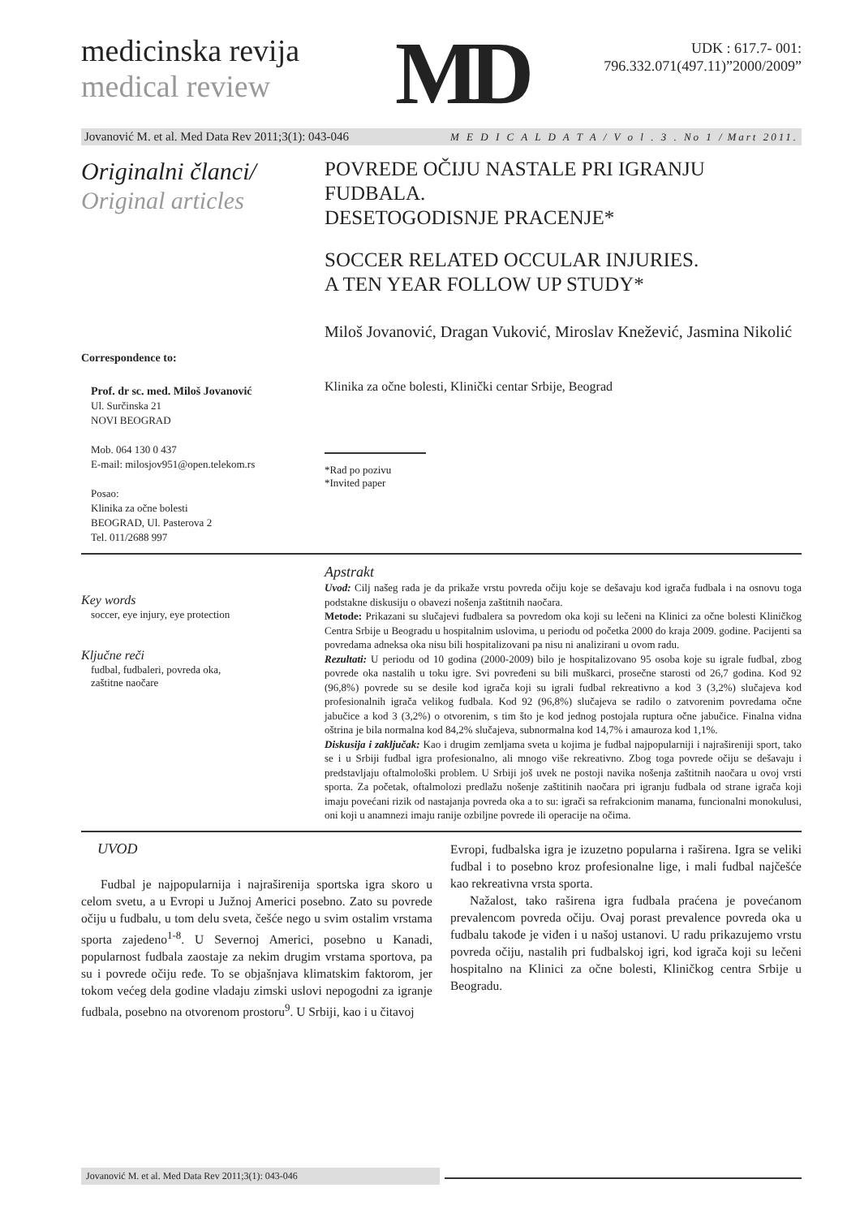medicinska revija
medical review
MD
UDK : 617.7- 001:
796.332.071(497.11)”2000/2009”
Jovanović M. et al. Med Data Rev 2011;3(1): 043-046 M E D I C A L D A T A / V o l . 3 . No 1 / Mart 2011.
Originalni članci/
Original articles
Correspondence to:
Prof. dr sc. med. Miloš Jovanović
Ul. Surčinska 21
NOVI BEOGRAD
Mob. 064 130 0 437
E-mail: milosjov951@open.telekom.rs
Posao:
Klinika za očne bolesti
BEOGRAD, Ul. Pasterova 2
Tel. 011/2688 997
POVREDE OČIJU NASTALE PRI IGRANJU FUDBALA.
DESETOGODISNJE PRACENJE*
SOCCER RELATED OCCULAR INJURIES.
A TEN YEAR FOLLOW UP STUDY*
Miloš Jovanović, Dragan Vuković, Miroslav Knežević, Jasmina Nikolić
Klinika za očne bolesti, Klinički centar Srbije, Beograd
*Rad po pozivu
*Invited paper
Key words
soccer, eye injury, eye protection
Ključne reči
fudbal, fudbaleri, povreda oka,
zaštitne naočare
Apstrakt
Uvod: Cilj našeg rada je da prikaže vrstu povreda očiju koje se dešavaju kod igrača fudbala i na osnovu toga podstakne diskusiju o obavezi nošenja zaštitnih naočara.
Metode: Prikazani su slučajevi fudbalera sa povredom oka koji su lečeni na Klinici za očne bolesti Kliničkog Centra Srbije u Beogradu u hospitalnim uslovima, u periodu od početka 2000 do kraja 2009. godine. Pacijenti sa povredama adneksa oka nisu bili hospitalizovani pa nisu ni analizirani u ovom radu.
Rezultati: U periodu od 10 godina (2000-2009) bilo je hospitalizovano 95 osoba koje su igrale fudbal, zbog povrede oka nastalih u toku igre. Svi povređeni su bili muškarci, prosečne starosti od 26,7 godina. Kod 92 (96,8%) povrede su se desile kod igrača koji su igrali fudbal rekreativno a kod 3 (3,2%) slučajeva kod profesionalnih igrača velikog fudbala. Kod 92 (96,8%) slučajeva se radilo o zatvorenim povredama očne jabučice a kod 3 (3,2%) o otvorenim, s tim što je kod jednog postojala ruptura očne jabučice. Finalna vidna oštrina je bila normalna kod 84,2% slučajeva, subnormalna kod 14,7% i amauroza kod 1,1%.
Diskusija i zaključak: Kao i drugim zemljama sveta u kojima je fudbal najpopularniji i najrašireniji sport, tako se i u Srbiji fudbal igra profesionalno, ali mnogo više rekreativno. Zbog toga povrede očiju se dešavaju i predstavljaju oftalmološki problem. U Srbiji još uvek ne postoji navika nošenja zaštitnih naočara u ovoj vrsti sporta. Za početak, oftalmolozi predlažu nošenje zaštitinih naočara pri igranju fudbala od strane igrača koji imaju povećani rizik od nastajanja povreda oka a to su: igrači sa refrakcionim manama, funcionalni monokulusi, oni koji u anamnezi imaju ranije ozbiljne povrede ili operacije na očima.
UVOD
Fudbal je najpopularnija i najraširenija sportska igra skoro u celom svetu, a u Evropi u Južnoj Americi posebno. Zato su povrede očiju u fudbalu, u tom delu sveta, češće nego u svim ostalim vrstama sporta zajedeno<sup>1-8</sup>. U Severnoj Americi, posebno u Kanadi, popularnost fudbala zaostaje za nekim drugim vrstama sportova, pa su i povrede očiju ređe. To se objašnjava klimatskim faktorom, jer tokom većeg dela godine vladaju zimski uslovi nepogodni za igranje fudbala, posebno na otvorenom prostoru<sup>9</sup>. U Srbiji, kao i u čitavoj
Evropi, fudbalska igra je izuzetno popularna i raširena. Igra se veliki fudbal i to posebno kroz profesionalne lige, i mali fudbal najčešće kao rekreativna vrsta sporta.
Nažalost, tako raširena igra fudbala praćena je povećanom prevalencom povreda očiju. Ovaj porast prevalence povreda oka u fudbalu takođe je viđen i u našoj ustanovi. U radu prikazujemo vrstu povreda očiju, nastalih pri fudbalskoj igri, kod igrača koji su lečeni hospitalno na Klinici za očne bolesti, Kliničkog centra Srbije u Beogradu.
Jovanović M. et al. Med Data Rev 2011;3(1): 043-046